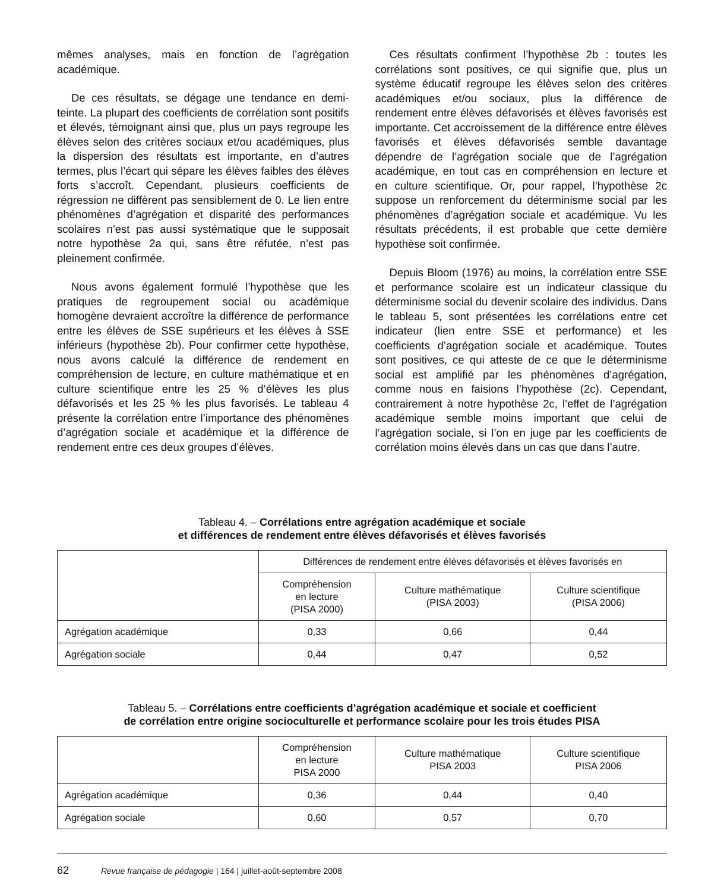mêmes analyses, mais en fonction de l’agrégation académique.
De ces résultats, se dégage une tendance en demi-teinte. La plupart des coefficients de corrélation sont positifs et élevés, témoignant ainsi que, plus un pays regroupe les élèves selon des critères sociaux et/ou académiques, plus la dispersion des résultats est importante, en d’autres termes, plus l’écart qui sépare les élèves faibles des élèves forts s’accroît. Cependant, plusieurs coefficients de régression ne diffèrent pas sensiblement de 0. Le lien entre phénomènes d’agrégation et disparité des performances scolaires n’est pas aussi systématique que le supposait notre hypothèse 2a qui, sans être réfutée, n’est pas pleinement confirmée.
Nous avons également formulé l’hypothèse que les pratiques de regroupement social ou académique homogène devraient accroître la différence de performance entre les élèves de SSE supérieurs et les élèves à SSE inférieurs (hypothèse 2b). Pour confirmer cette hypothèse, nous avons calculé la différence de rendement en compréhension de lecture, en culture mathématique et en culture scientifique entre les 25 % d’élèves les plus défavorisés et les 25 % les plus favorisés. Le tableau 4 présente la corrélation entre l’importance des phénomènes d’agrégation sociale et académique et la différence de rendement entre ces deux groupes d’élèves.
Ces résultats confirment l’hypothèse 2b : toutes les corrélations sont positives, ce qui signifie que, plus un système éducatif regroupe les élèves selon des critères académiques et/ou sociaux, plus la différence de rendement entre élèves défavorisés et élèves favorisés est importante. Cet accroissement de la différence entre élèves favorisés et élèves défavorisés semble davantage dépendre de l’agrégation sociale que de l’agrégation académique, en tout cas en compréhension en lecture et en culture scientifique. Or, pour rappel, l’hypothèse 2c suppose un renforcement du déterminisme social par les phénomènes d’agrégation sociale et académique. Vu les résultats précédents, il est probable que cette dernière hypothèse soit confirmée.
Depuis Bloom (1976) au moins, la corrélation entre SSE et performance scolaire est un indicateur classique du déterminisme social du devenir scolaire des individus. Dans le tableau 5, sont présentées les corrélations entre cet indicateur (lien entre SSE et performance) et les coefficients d’agrégation sociale et académique. Toutes sont positives, ce qui atteste de ce que le déterminisme social est amplifié par les phénomènes d’agrégation, comme nous en faisions l’hypothèse (2c). Cependant, contrairement à notre hypothèse 2c, l’effet de l’agrégation académique semble moins important que celui de l’agrégation sociale, si l’on en juge par les coefficients de corrélation moins élevés dans un cas que dans l’autre.
Tableau 4. – Corrélations entre agrégation académique et sociale
et différences de rendement entre élèves défavorisés et élèves favorisés
| | Différences de rendement entre élèves défavorisés et élèves favorisés en | | |
| --- | --- | --- | --- |
| | Compréhension en lecture (PISA 2000) | Culture mathématique (PISA 2003) | Culture scientifique (PISA 2006) |
| Agrégation académique | 0,33 | 0,66 | 0,44 |
| Agrégation sociale | 0,44 | 0,47 | 0,52 |
Tableau 5. – Corrélations entre coefficients d’agrégation académique et sociale et coefficient
de corrélation entre origine socioculturelle et performance scolaire pour les trois études PISA
| | Compréhension en lecture PISA 2000 | Culture mathématique PISA 2003 | Culture scientifique PISA 2006 |
| --- | --- | --- | --- |
| Agrégation académique | 0,36 | 0,44 | 0,40 |
| Agrégation sociale | 0,60 | 0,57 | 0,70 |
62 Revue française de pédagogie | 164 | juillet-août-septembre 2008